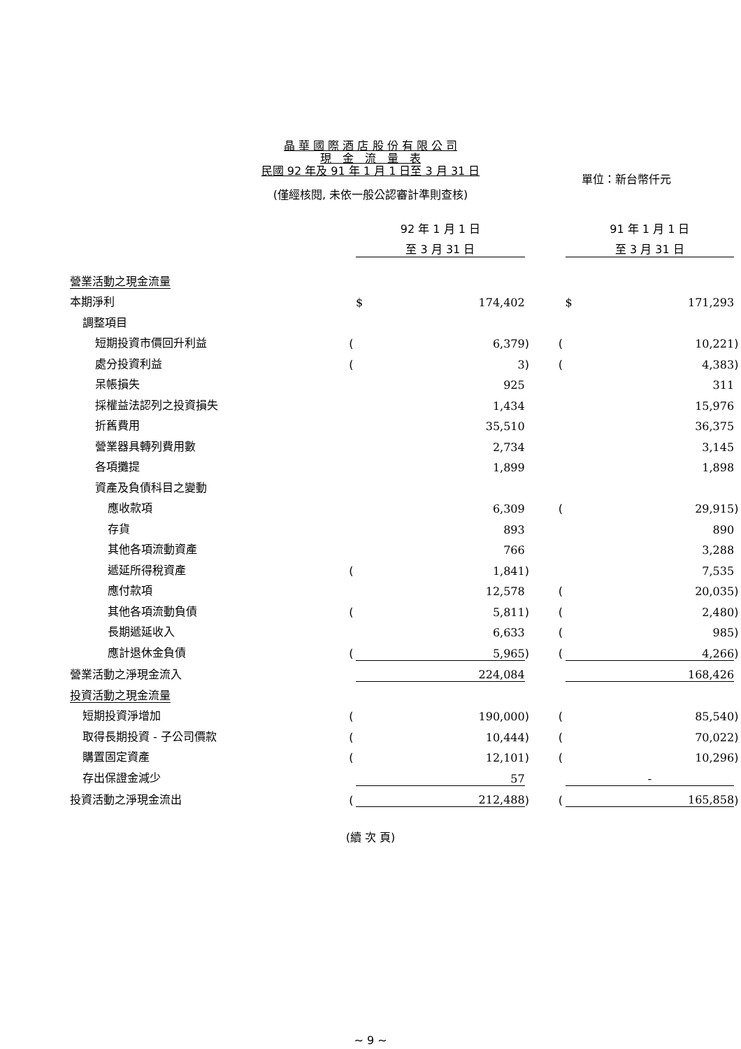晶 華 國 際 酒 店 股 份 有 限 公 司
現　金　流　量　表
民國 92 年及 91 年 1 月 1 日至 3 月 31 日
單位：新台幣仟元
(僅經核閱, 未依一般公認審計準則查核)
| | | 92 年 1 月 1 日 | | | | 91 年 1 月 1 日 | |
| | | 至 3 月 31 日 | | | | 至 3 月 31 日 | |
| 營業活動之現金流量 | | | | | | | |
| 本期淨利 | | $ 174,402 | | | | $ 171,293 | |
| 調整項目 | | | | | | | |
| 短期投資市價回升利益 | ( | 6,379 | ) | | ( | 10,221 | ) |
| 處分投資利益 | ( | 3 | ) | | ( | 4,383 | ) |
| 呆帳損失 | | 925 | | | | 311 | |
| 採權益法認列之投資損失 | | 1,434 | | | | 15,976 | |
| 折舊費用 | | 35,510 | | | | 36,375 | |
| 營業器具轉列費用數 | | 2,734 | | | | 3,145 | |
| 各項攤提 | | 1,899 | | | | 1,898 | |
| 資產及負債科目之變動 | | | | | | | |
| 應收款項 | | 6,309 | | | ( | 29,915 | ) |
| 存貨 | | 893 | | | | 890 | |
| 其他各項流動資產 | | 766 | | | | 3,288 | |
| 遞延所得稅資產 | ( | 1,841 | ) | | | 7,535 | |
| 應付款項 | | 12,578 | | | ( | 20,035 | ) |
| 其他各項流動負債 | ( | 5,811 | ) | | ( | 2,480 | ) |
| 長期遞延收入 | | 6,633 | | | ( | 985 | ) |
| 應計退休金負債 | ( | 5,965 | ) | | ( | 4,266 | ) |
| 營業活動之淨現金流入 | | 224,084 | | | | 168,426 | |
| 投資活動之現金流量 | | | | | | | |
| 短期投資淨增加 | ( | 190,000 | ) | | ( | 85,540 | ) |
| 取得長期投資 - 子公司價款 | ( | 10,444 | ) | | ( | 70,022 | ) |
| 購置固定資產 | ( | 12,101 | ) | | ( | 10,296 | ) |
| 存出保證金減少 | | 57 | | | | - | |
| 投資活動之淨現金流出 | ( | 212,488 | ) | | ( | 165,858 | ) |
(續 次 頁)
~ 9 ~